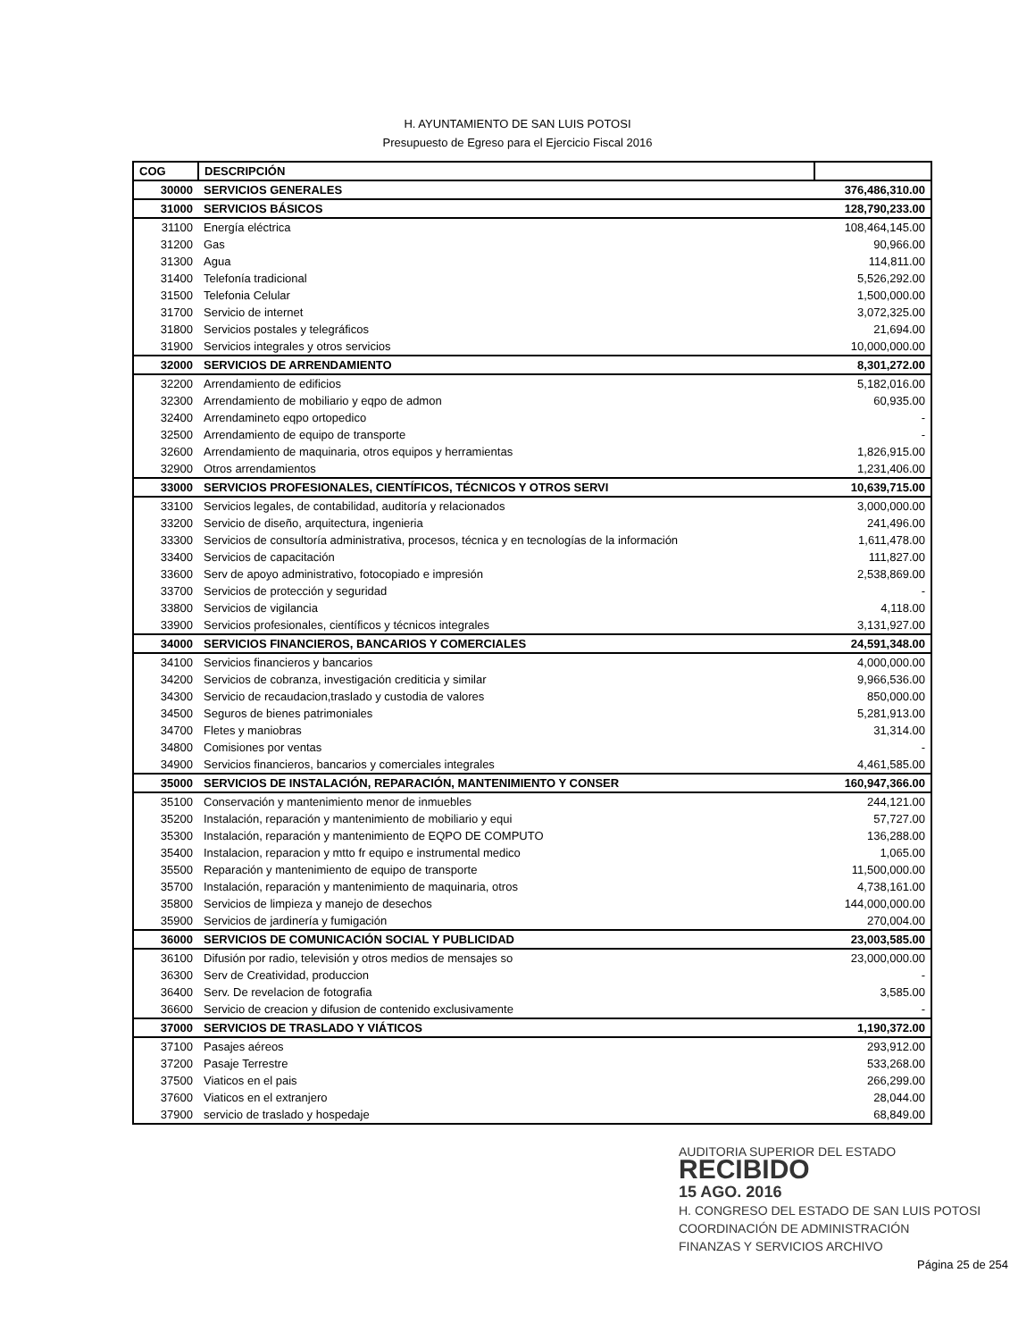H. AYUNTAMIENTO DE SAN LUIS POTOSI
Presupuesto de Egreso para el Ejercicio Fiscal 2016
| COG | DESCRIPCIÓN | |
| --- | --- | --- |
| 30000 | SERVICIOS GENERALES | 376,486,310.00 |
| 31000 | SERVICIOS BÁSICOS | 128,790,233.00 |
| 31100 | Energía eléctrica | 108,464,145.00 |
| 31200 | Gas | 90,966.00 |
| 31300 | Agua | 114,811.00 |
| 31400 | Telefonía tradicional | 5,526,292.00 |
| 31500 | Telefonia Celular | 1,500,000.00 |
| 31700 | Servicio de internet | 3,072,325.00 |
| 31800 | Servicios postales y telegráficos | 21,694.00 |
| 31900 | Servicios integrales y otros servicios | 10,000,000.00 |
| 32000 | SERVICIOS DE ARRENDAMIENTO | 8,301,272.00 |
| 32200 | Arrendamiento de edificios | 5,182,016.00 |
| 32300 | Arrendamiento de mobiliario y eqpo de admon | 60,935.00 |
| 32400 | Arrendamineto eqpo ortopedico | - |
| 32500 | Arrendamiento de equipo de transporte | - |
| 32600 | Arrendamiento de maquinaria, otros equipos y herramientas | 1,826,915.00 |
| 32900 | Otros arrendamientos | 1,231,406.00 |
| 33000 | SERVICIOS PROFESIONALES, CIENTÍFICOS, TÉCNICOS Y OTROS SERVI | 10,639,715.00 |
| 33100 | Servicios legales, de contabilidad, auditoría y relacionados | 3,000,000.00 |
| 33200 | Servicio de diseño, arquitectura, ingenieria | 241,496.00 |
| 33300 | Servicios de consultoría administrativa, procesos, técnica y en tecnologías de la información | 1,611,478.00 |
| 33400 | Servicios de capacitación | 111,827.00 |
| 33600 | Serv de apoyo administrativo, fotocopiado e impresión | 2,538,869.00 |
| 33700 | Servicios de protección y seguridad | - |
| 33800 | Servicios de vigilancia | 4,118.00 |
| 33900 | Servicios profesionales, científicos y técnicos integrales | 3,131,927.00 |
| 34000 | SERVICIOS FINANCIEROS, BANCARIOS Y COMERCIALES | 24,591,348.00 |
| 34100 | Servicios financieros y bancarios | 4,000,000.00 |
| 34200 | Servicios de cobranza, investigación crediticia y similar | 9,966,536.00 |
| 34300 | Servicio de recaudacion,traslado y custodia de valores | 850,000.00 |
| 34500 | Seguros de bienes patrimoniales | 5,281,913.00 |
| 34700 | Fletes y maniobras | 31,314.00 |
| 34800 | Comisiones por ventas | - |
| 34900 | Servicios financieros, bancarios y comerciales integrales | 4,461,585.00 |
| 35000 | SERVICIOS DE INSTALACIÓN, REPARACIÓN, MANTENIMIENTO Y CONSER | 160,947,366.00 |
| 35100 | Conservación y mantenimiento menor de inmuebles | 244,121.00 |
| 35200 | Instalación, reparación y mantenimiento de mobiliario y equi | 57,727.00 |
| 35300 | Instalación, reparación y mantenimiento de EQPO DE COMPUTO | 136,288.00 |
| 35400 | Instalacion, reparacion y mtto fr equipo e instrumental medico | 1,065.00 |
| 35500 | Reparación y mantenimiento de equipo de transporte | 11,500,000.00 |
| 35700 | Instalación, reparación y mantenimiento de maquinaria, otros | 4,738,161.00 |
| 35800 | Servicios de limpieza y manejo de desechos | 144,000,000.00 |
| 35900 | Servicios de jardinería y fumigación | 270,004.00 |
| 36000 | SERVICIOS DE COMUNICACIÓN SOCIAL Y PUBLICIDAD | 23,003,585.00 |
| 36100 | Difusión por radio, televisión y otros medios de mensajes so | 23,000,000.00 |
| 36300 | Serv de Creatividad, produccion | - |
| 36400 | Serv. De revelacion de fotografia | 3,585.00 |
| 36600 | Servicio de creacion y difusion de contenido exclusivamente | - |
| 37000 | SERVICIOS DE TRASLADO Y VIÁTICOS | 1,190,372.00 |
| 37100 | Pasajes aéreos | 293,912.00 |
| 37200 | Pasaje Terrestre | 533,268.00 |
| 37500 | Viaticos en el pais | 266,299.00 |
| 37600 | Viaticos en el extranjero | 28,044.00 |
| 37900 | servicio de traslado y hospedaje | 68,849.00 |
AUDITORIA SUPERIOR DEL ESTADO
RECIBIDO
15 AGO. 2016
H. CONGRESO DEL ESTADO DE SAN LUIS POTOSI
COORDINACIÓN DE ADMINISTRACIÓN
FINANZAS Y SERVICIOS ARCHIVO
Página 25 de 254